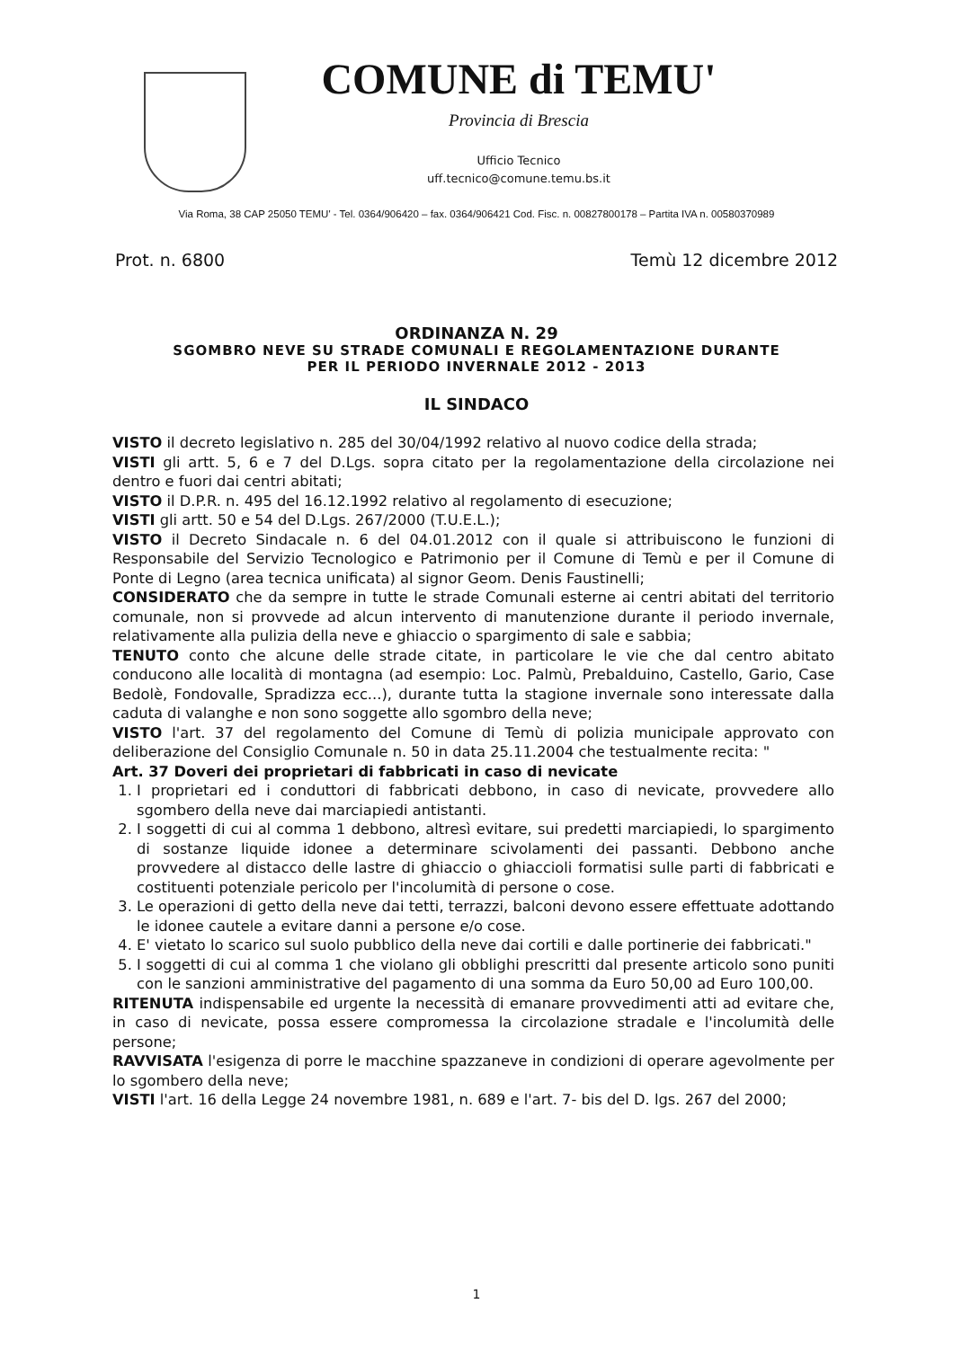COMUNE di TEMU'
Provincia di Brescia
Ufficio Tecnico
uff.tecnico@comune.temu.bs.it
Via Roma, 38 CAP 25050 TEMU' - Tel. 0364/906420 – fax. 0364/906421 Cod. Fisc. n. 00827800178 – Partita IVA n. 00580370989
Prot. n. 6800 Temù 12 dicembre 2012
ORDINANZA N. 29
SGOMBRO NEVE SU STRADE COMUNALI E REGOLAMENTAZIONE DURANTE
PER IL PERIODO INVERNALE 2012 - 2013
IL SINDACO
VISTO il decreto legislativo n. 285 del 30/04/1992 relativo al nuovo codice della strada;
VISTI gli artt. 5, 6 e 7 del D.Lgs. sopra citato per la regolamentazione della circolazione nei dentro e fuori dai centri abitati;
VISTO il D.P.R. n. 495 del 16.12.1992 relativo al regolamento di esecuzione;
VISTI gli artt. 50 e 54 del D.Lgs. 267/2000 (T.U.E.L.);
VISTO il Decreto Sindacale n. 6 del 04.01.2012 con il quale si attribuiscono le funzioni di Responsabile del Servizio Tecnologico e Patrimonio per il Comune di Temù e per il Comune di Ponte di Legno (area tecnica unificata) al signor Geom. Denis Faustinelli;
CONSIDERATO che da sempre in tutte le strade Comunali esterne ai centri abitati del territorio comunale, non si provvede ad alcun intervento di manutenzione durante il periodo invernale, relativamente alla pulizia della neve e ghiaccio o spargimento di sale e sabbia;
TENUTO conto che alcune delle strade citate, in particolare le vie che dal centro abitato conducono alle località di montagna (ad esempio: Loc. Palmù, Prebalduino, Castello, Gario, Case Bedolè, Fondovalle, Spradizza ecc...), durante tutta la stagione invernale sono interessate dalla caduta di valanghe e non sono soggette allo sgombro della neve;
VISTO l'art. 37 del regolamento del Comune di Temù di polizia municipale approvato con deliberazione del Consiglio Comunale n. 50 in data 25.11.2004 che testualmente recita: "
Art. 37 Doveri dei proprietari di fabbricati in caso di nevicate
1. I proprietari ed i conduttori di fabbricati debbono, in caso di nevicate, provvedere allo sgombero della neve dai marciapiedi antistanti.
2. I soggetti di cui al comma 1 debbono, altresì evitare, sui predetti marciapiedi, lo spargimento di sostanze liquide idonee a determinare scivolamenti dei passanti. Debbono anche provvedere al distacco delle lastre di ghiaccio o ghiaccioli formatisi sulle parti di fabbricati e costituenti potenziale pericolo per l'incolumità di persone o cose.
3. Le operazioni di getto della neve dai tetti, terrazzi, balconi devono essere effettuate adottando le idonee cautele a evitare danni a persone e/o cose.
4. E' vietato lo scarico sul suolo pubblico della neve dai cortili e dalle portinerie dei fabbricati."
5. I soggetti di cui al comma 1 che violano gli obblighi prescritti dal presente articolo sono puniti con le sanzioni amministrative del pagamento di una somma da Euro 50,00 ad Euro 100,00.
RITENUTA indispensabile ed urgente la necessità di emanare provvedimenti atti ad evitare che, in caso di nevicate, possa essere compromessa la circolazione stradale e l'incolumità delle persone;
RAVVISATA l'esigenza di porre le macchine spazzaneve in condizioni di operare agevolmente per lo sgombero della neve;
VISTI l'art. 16 della Legge 24 novembre 1981, n. 689 e l'art. 7- bis del D. lgs. 267 del 2000;
1